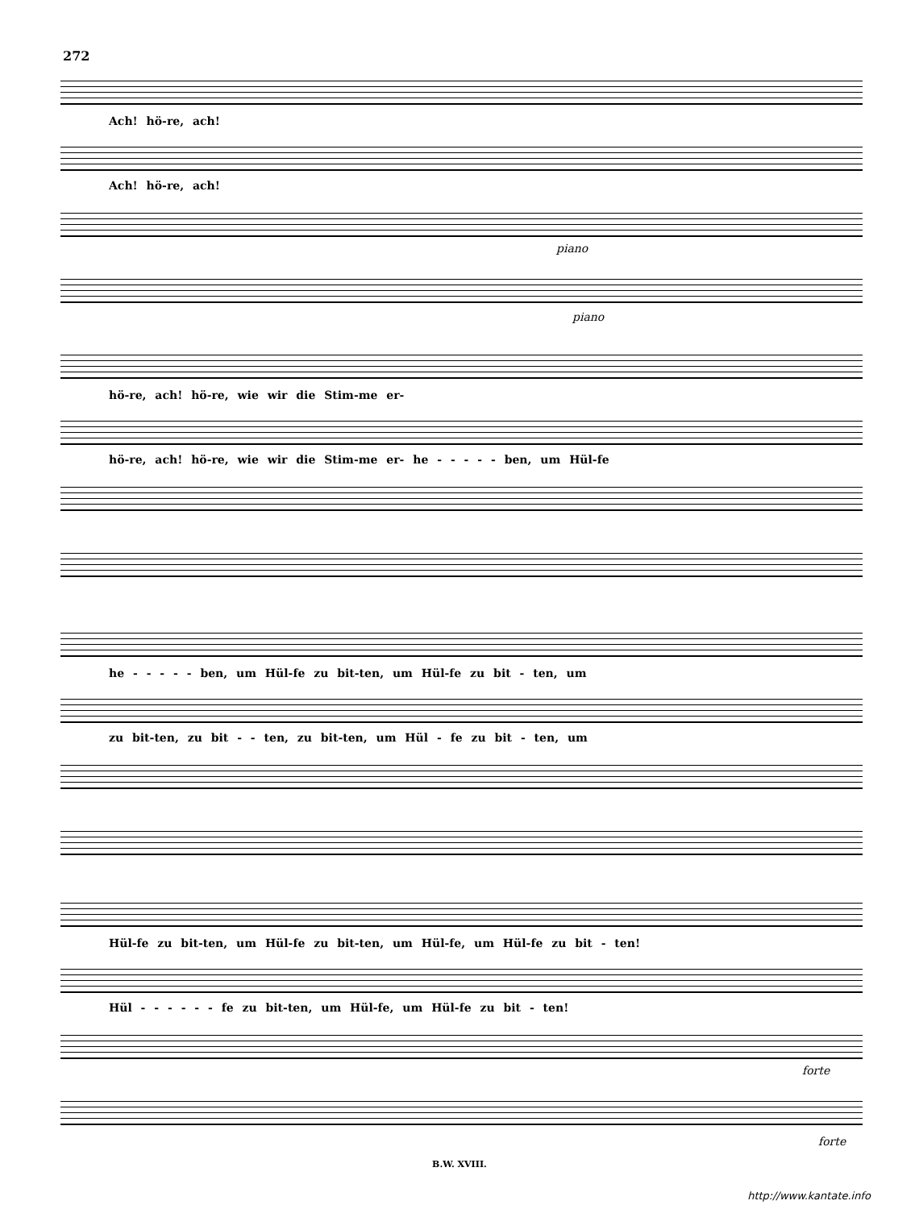272
Ach! hö-re, ach!
Ach! hö-re, ach!
piano
piano
hö-re, ach! hö-re, wie wir die Stim-me er-
hö-re, ach! hö-re, wie wir die Stim-me er- he - - - - - ben, um Hül-fe
he - - - - - ben, um Hül-fe zu bit-ten, um Hül-fe zu bit - ten, um
zu bit-ten, zu bit - - ten, zu bit-ten, um Hül - fe zu bit - ten, um
Hül-fe zu bit-ten, um Hül-fe zu bit-ten, um Hül-fe, um Hül-fe zu bit - ten!
Hül - - - - - - fe zu bit-ten, um Hül-fe, um Hül-fe zu bit - ten!
forte
forte
B.W. XVIII.
http://www.kantate.info